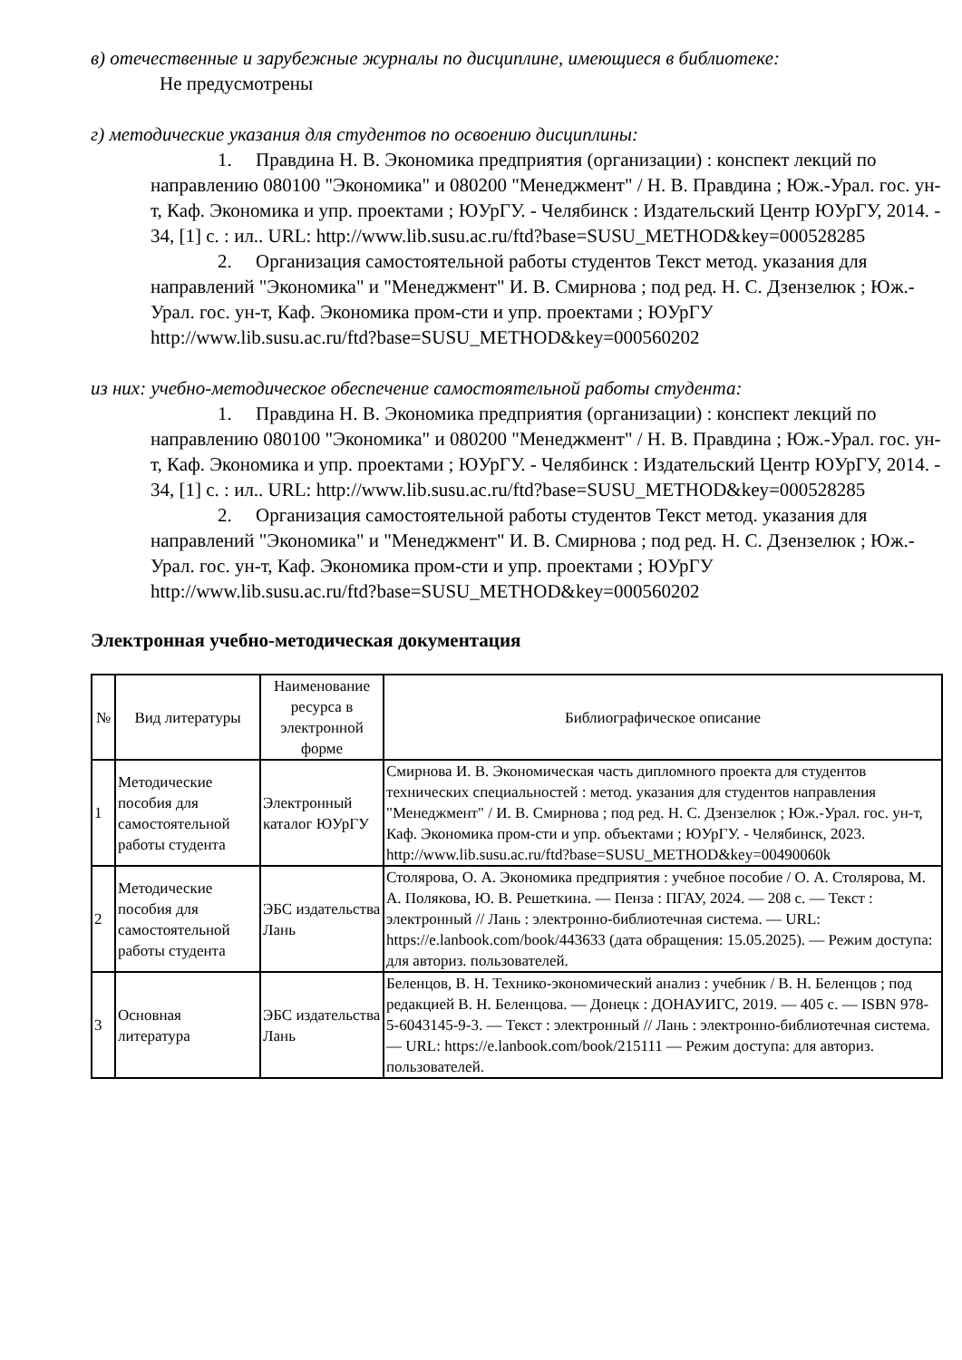в) отечественные и зарубежные журналы по дисциплине, имеющиеся в библиотеке:
Не предусмотрены
г) методические указания для студентов по освоению дисциплины:
1. Правдина Н. В. Экономика предприятия (организации) : конспект лекций по направлению 080100 "Экономика" и 080200 "Менеджмент" / Н. В. Правдина ; Юж.-Урал. гос. ун-т, Каф. Экономика и упр. проектами ; ЮУрГУ. - Челябинск : Издательский Центр ЮУрГУ, 2014. - 34, [1] с. : ил.. URL: http://www.lib.susu.ac.ru/ftd?base=SUSU_METHOD&key=000528285
2. Организация самостоятельной работы студентов Текст метод. указания для направлений "Экономика" и "Менеджмент" И. В. Смирнова ; под ред. Н. С. Дзензелюк ; Юж.-Урал. гос. ун-т, Каф. Экономика пром-сти и упр. проектами ; ЮУрГУ
http://www.lib.susu.ac.ru/ftd?base=SUSU_METHOD&key=000560202
из них: учебно-методическое обеспечение самостоятельной работы студента:
1. Правдина Н. В. Экономика предприятия (организации) : конспект лекций по направлению 080100 "Экономика" и 080200 "Менеджмент" / Н. В. Правдина ; Юж.-Урал. гос. ун-т, Каф. Экономика и упр. проектами ; ЮУрГУ. - Челябинск : Издательский Центр ЮУрГУ, 2014. - 34, [1] с. : ил.. URL: http://www.lib.susu.ac.ru/ftd?base=SUSU_METHOD&key=000528285
2. Организация самостоятельной работы студентов Текст метод. указания для направлений "Экономика" и "Менеджмент" И. В. Смирнова ; под ред. Н. С. Дзензелюк ; Юж.-Урал. гос. ун-т, Каф. Экономика пром-сти и упр. проектами ; ЮУрГУ
http://www.lib.susu.ac.ru/ftd?base=SUSU_METHOD&key=000560202
Электронная учебно-методическая документация
| № | Вид литературы | Наименование ресурса в электронной форме | Библиографическое описание |
| --- | --- | --- | --- |
| 1 | Методические пособия для самостоятельной работы студента | Электронный каталог ЮУрГУ | Смирнова И. В. Экономическая часть дипломного проекта для студентов технических специальностей : метод. указания для студентов направления "Менеджмент" / И. В. Смирнова ; под ред. Н. С. Дзензелюк ; Юж.-Урал. гос. ун-т, Каф. Экономика пром-сти и упр. объектами ; ЮУрГУ. - Челябинск, 2023. http://www.lib.susu.ac.ru/ftd?base=SUSU_METHOD&key=00490060k |
| 2 | Методические пособия для самостоятельной работы студента | ЭБС издательства Лань | Столярова, О. А. Экономика предприятия : учебное пособие / О. А. Столярова, М. А. Полякова, Ю. В. Решеткина. — Пенза : ПГАУ, 2024. — 208 с. — Текст : электронный // Лань : электронно-библиотечная система. — URL: https://e.lanbook.com/book/443633 (дата обращения: 15.05.2025). — Режим доступа: для авториз. пользователей. |
| 3 | Основная литература | ЭБС издательства Лань | Беленцов, В. Н. Технико-экономический анализ : учебник / В. Н. Беленцов ; под редакцией В. Н. Беленцова. — Донецк : ДОНАУИГС, 2019. — 405 с. — ISBN 978-5-6043145-9-3. — Текст : электронный // Лань : электронно-библиотечная система. — URL: https://e.lanbook.com/book/215111 — Режим доступа: для авториз. пользователей. |